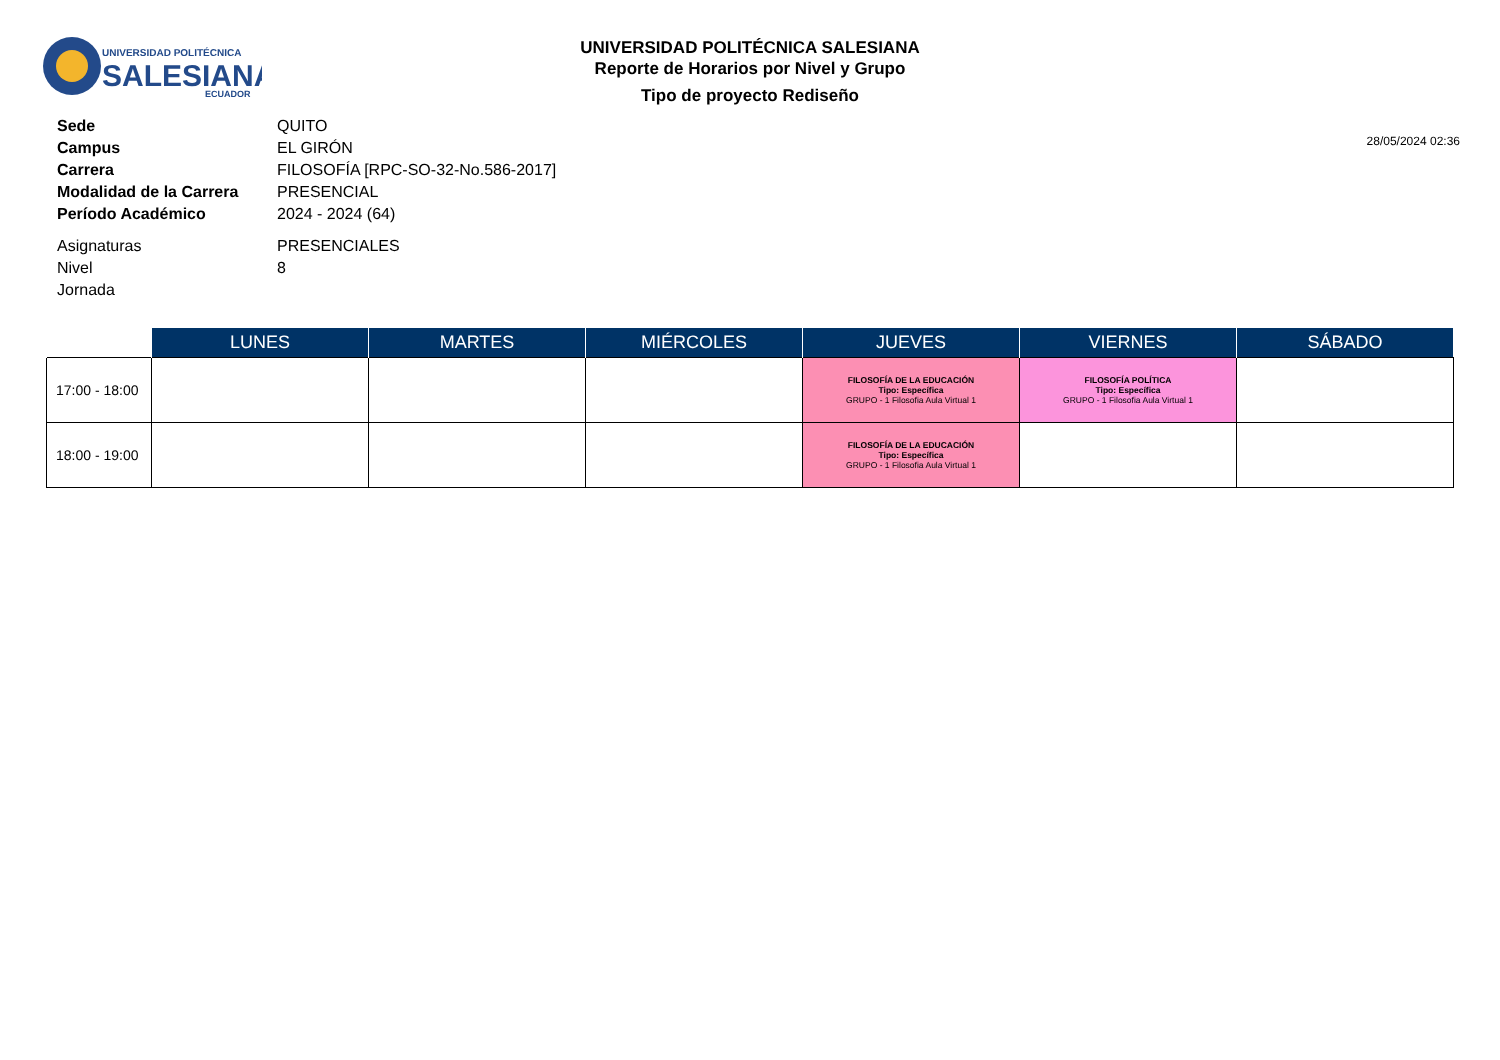UNIVERSIDAD POLITÉCNICA
SALESIANA
ECUADOR
UNIVERSIDAD POLITÉCNICA SALESIANA
Reporte de Horarios por Nivel y Grupo
Tipo de proyecto Rediseño
28/05/2024 02:36
| Sede | QUITO |
| Campus | EL GIRÓN |
| Carrera | FILOSOFÍA [RPC-SO-32-No.586-2017] |
| Modalidad de la Carrera | PRESENCIAL |
| Período Académico | 2024 - 2024 (64) |
| Asignaturas | PRESENCIALES |
| Nivel | 8 |
| Jornada | |
| | LUNES | MARTES | MIÉRCOLES | JUEVES | VIERNES | SÁBADO |
| --- | --- | --- | --- | --- | --- | --- |
| 17:00 - 18:00 | | | | FILOSOFÍA DE LA EDUCACIÓN Tipo: Específica GRUPO - 1 Filosofia Aula Virtual 1 | FILOSOFÍA POLÍTICA Tipo: Específica GRUPO - 1 Filosofia Aula Virtual 1 | |
| 18:00 - 19:00 | | | | FILOSOFÍA DE LA EDUCACIÓN Tipo: Específica GRUPO - 1 Filosofia Aula Virtual 1 | | |